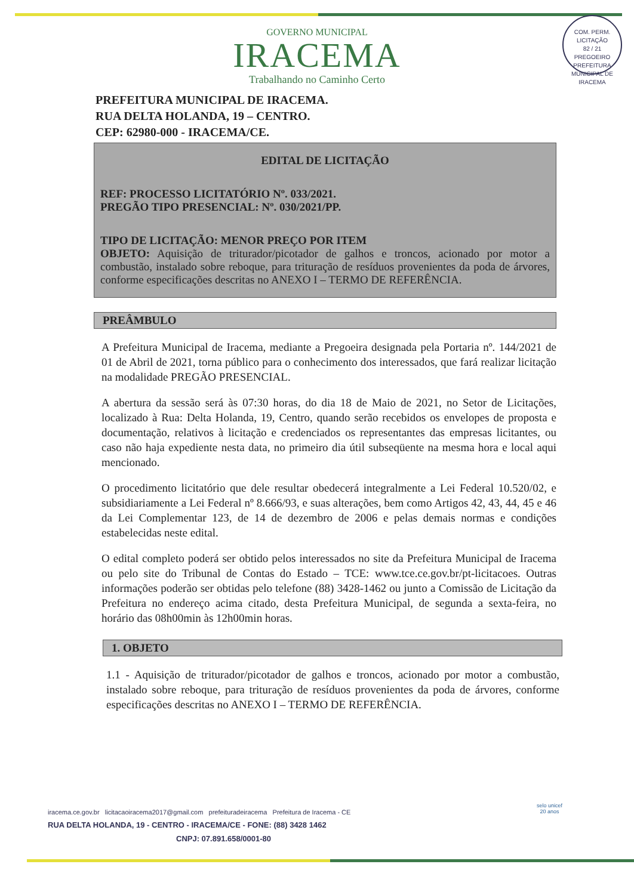COM. PERM. LICITAÇÃO
82 / 21
PREGOEIRO
PREFEITURA MUNICIPAL DE IRACEMA
GOVERNO MUNICIPAL
IRACEMA
Trabalhando no Caminho Certo
PREFEITURA MUNICIPAL DE IRACEMA.
RUA DELTA HOLANDA, 19 – CENTRO.
CEP: 62980-000 - IRACEMA/CE.
EDITAL DE LICITAÇÃO
REF: PROCESSO LICITATÓRIO Nº. 033/2021.
PREGÃO TIPO PRESENCIAL: Nº. 030/2021/PP.
TIPO DE LICITAÇÃO: MENOR PREÇO POR ITEM
OBJETO: Aquisição de triturador/picotador de galhos e troncos, acionado por motor a combustão, instalado sobre reboque, para trituração de resíduos provenientes da poda de árvores, conforme especificações descritas no ANEXO I – TERMO DE REFERÊNCIA.
PREÂMBULO
A Prefeitura Municipal de Iracema, mediante a Pregoeira designada pela Portaria nº. 144/2021 de 01 de Abril de 2021, torna público para o conhecimento dos interessados, que fará realizar licitação na modalidade PREGÃO PRESENCIAL.
A abertura da sessão será às 07:30 horas, do dia 18 de Maio de 2021, no Setor de Licitações, localizado à Rua: Delta Holanda, 19, Centro, quando serão recebidos os envelopes de proposta e documentação, relativos à licitação e credenciados os representantes das empresas licitantes, ou caso não haja expediente nesta data, no primeiro dia útil subseqüente na mesma hora e local aqui mencionado.
O procedimento licitatório que dele resultar obedecerá integralmente a Lei Federal 10.520/02, e subsidiariamente a Lei Federal nº 8.666/93, e suas alterações, bem como Artigos 42, 43, 44, 45 e 46 da Lei Complementar 123, de 14 de dezembro de 2006 e pelas demais normas e condições estabelecidas neste edital.
O edital completo poderá ser obtido pelos interessados no site da Prefeitura Municipal de Iracema ou pelo site do Tribunal de Contas do Estado – TCE: www.tce.ce.gov.br/pt-licitacoes. Outras informações poderão ser obtidas pelo telefone (88) 3428-1462 ou junto a Comissão de Licitação da Prefeitura no endereço acima citado, desta Prefeitura Municipal, de segunda a sexta-feira, no horário das 08h00min às 12h00min horas.
1. OBJETO
1.1 - Aquisição de triturador/picotador de galhos e troncos, acionado por motor a combustão, instalado sobre reboque, para trituração de resíduos provenientes da poda de árvores, conforme especificações descritas no ANEXO I – TERMO DE REFERÊNCIA.
iracema.ce.gov.br licitacaoiracema2017@gmail.com prefeituradeiracema Prefeitura de Iracema - CE
RUA DELTA HOLANDA, 19 - CENTRO - IRACEMA/CE - FONE: (88) 3428 1462
CNPJ: 07.891.658/0001-80
selo unicef
20 anos